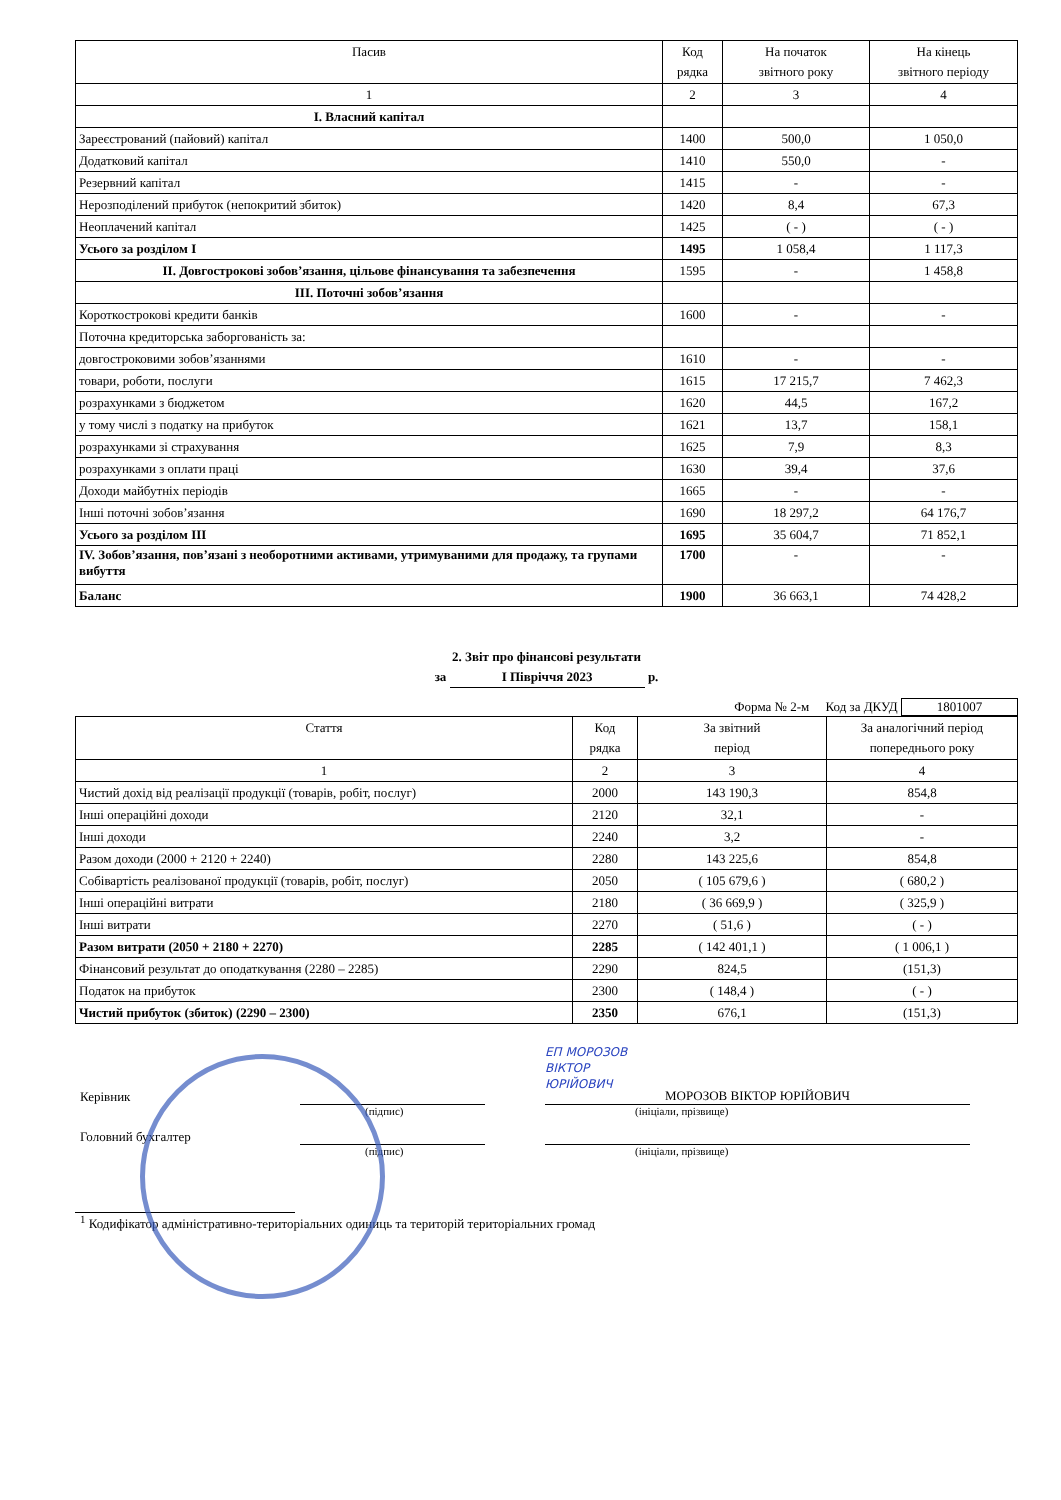| Пасив | Код рядка | На початок звітного року | На кінець звітного періоду |
| --- | --- | --- | --- |
| 1 | 2 | 3 | 4 |
| I. Власний капітал | | | |
| Зареєстрований (пайовий) капітал | 1400 | 500,0 | 1 050,0 |
| Додатковий капітал | 1410 | 550,0 | - |
| Резервний капітал | 1415 | - | - |
| Нерозподілений прибуток (непокритий збиток) | 1420 | 8,4 | 67,3 |
| Неоплачений капітал | 1425 | ( - ) | ( - ) |
| Усього за розділом I | 1495 | 1 058,4 | 1 117,3 |
| II. Довгострокові зобов’язання, цільове фінансування та забезпечення | 1595 | - | 1 458,8 |
| III. Поточні зобов’язання | | | |
| Короткострокові кредити банків | 1600 | - | - |
| Поточна кредиторська заборгованість за: | | | |
| довгостроковими зобов’язаннями | 1610 | - | - |
| товари, роботи, послуги | 1615 | 17 215,7 | 7 462,3 |
| розрахунками з бюджетом | 1620 | 44,5 | 167,2 |
| у тому числі з податку на прибуток | 1621 | 13,7 | 158,1 |
| розрахунками зі страхування | 1625 | 7,9 | 8,3 |
| розрахунками з оплати праці | 1630 | 39,4 | 37,6 |
| Доходи майбутніх періодів | 1665 | - | - |
| Інші поточні зобов’язання | 1690 | 18 297,2 | 64 176,7 |
| Усього за розділом III | 1695 | 35 604,7 | 71 852,1 |
| IV. Зобов’язання, пов’язані з необоротними активами, утримуваними для продажу, та групами вибуття | 1700 | - | - |
| Баланс | 1900 | 36 663,1 | 74 428,2 |
2. Звіт про фінансові результати
за I Півріччя 2023 р.
Форма № 2-м Код за ДКУД 1801007
| Стаття | Код рядка | За звітний період | За аналогічний період попереднього року |
| --- | --- | --- | --- |
| 1 | 2 | 3 | 4 |
| Чистий дохід від реалізації продукції (товарів, робіт, послуг) | 2000 | 143 190,3 | 854,8 |
| Інші операційні доходи | 2120 | 32,1 | - |
| Інші доходи | 2240 | 3,2 | - |
| Разом доходи (2000 + 2120 + 2240) | 2280 | 143 225,6 | 854,8 |
| Собівартість реалізованої продукції (товарів, робіт, послуг) | 2050 | ( 105 679,6 ) | ( 680,2 ) |
| Інші операційні витрати | 2180 | ( 36 669,9 ) | ( 325,9 ) |
| Інші витрати | 2270 | ( 51,6 ) | ( - ) |
| Разом витрати (2050 + 2180 + 2270) | 2285 | ( 142 401,1 ) | ( 1 006,1 ) |
| Фінансовий результат до оподаткування (2280 – 2285) | 2290 | 824,5 | (151,3) |
| Податок на прибуток | 2300 | ( 148,4 ) | ( - ) |
| Чистий прибуток (збиток) (2290 – 2300) | 2350 | 676,1 | (151,3) |
ЕП МОРОЗОВ
ВІКТОР
ЮРІЙОВИЧ
Керівник МОРОЗОВ ВІКТОР ЮРІЙОВИЧ
(підпис) (ініціали, прізвище)
Головний бухгалтер
(підпис) (ініціали, прізвище)
<sup>1</sup> Кодифікатор адміністративно-територіальних одиниць та територій територіальних громад